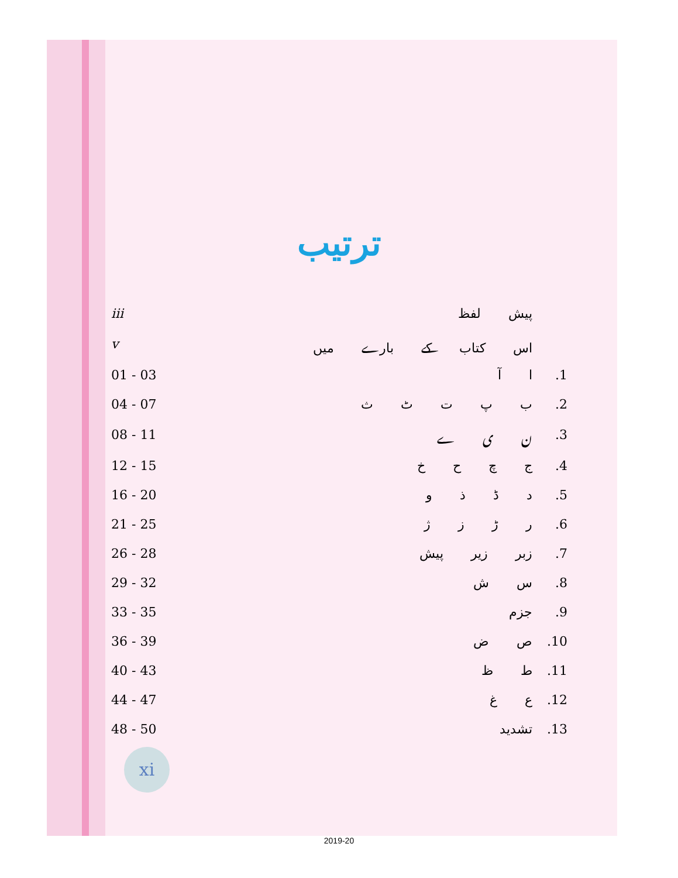ترتیب
| iii | پیش لفظ | |
| v | اس کتاب کے بارے میں | |
| 01 - 03 | ا آ | .1 |
| 04 - 07 | ب پ ت ٹ ث | .2 |
| 08 - 11 | ن ی ے | .3 |
| 12 - 15 | ج چ ح خ | .4 |
| 16 - 20 | د ڈ ذ و | .5 |
| 21 - 25 | ر ڑ ز ژ | .6 |
| 26 - 28 | زبر زیر پیش | .7 |
| 29 - 32 | س ش | .8 |
| 33 - 35 | جزم | .9 |
| 36 - 39 | ص ض | .10 |
| 40 - 43 | ط ظ | .11 |
| 44 - 47 | ع غ | .12 |
| 48 - 50 | تشدید | .13 |
xi
2019-20